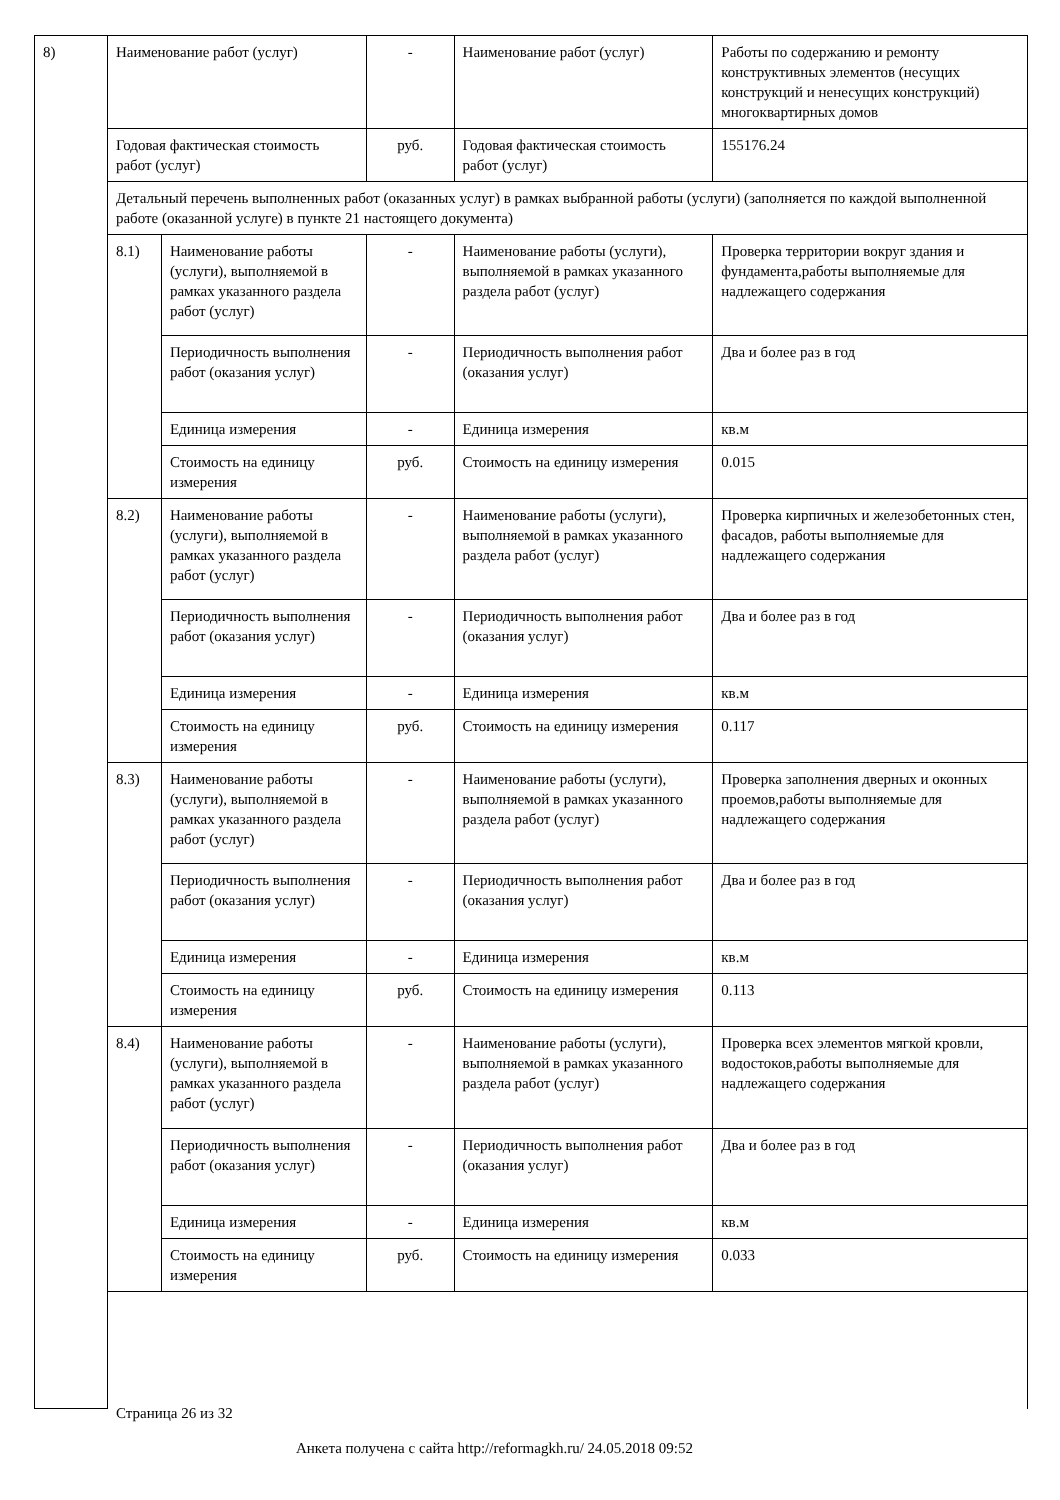| 8) | Наименование работ (услуг) | | - | Наименование работ (услуг) | Работы по содержанию и ремонту конструктивных элементов (несущих конструкций и ненесущих конструкций) многоквартирных домов |
| | Годовая фактическая стоимость работ (услуг) | | руб. | Годовая фактическая стоимость работ (услуг) | 155176.24 |
| | Детальный перечень выполненных работ (оказанных услуг) в рамках выбранной работы (услуги) (заполняется по каждой выполненной работе (оказанной услуге) в пункте 21 настоящего документа) | | | | |
| | 8.1) | Наименование работы (услуги), выполняемой в рамках указанного раздела работ (услуг) | - | Наименование работы (услуги), выполняемой в рамках указанного раздела работ (услуг) | Проверка территории вокруг здания и фундамента,работы выполняемые для надлежащего содержания |
| | | Периодичность выполнения работ (оказания услуг) | - | Периодичность выполнения работ (оказания услуг) | Два и более раз в год |
| | | Единица измерения | - | Единица измерения | кв.м |
| | | Стоимость на единицу измерения | руб. | Стоимость на единицу измерения | 0.015 |
| | 8.2) | Наименование работы (услуги), выполняемой в рамках указанного раздела работ (услуг) | - | Наименование работы (услуги), выполняемой в рамках указанного раздела работ (услуг) | Проверка кирпичных и железобетонных стен, фасадов, работы выполняемые для надлежащего содержания |
| | | Периодичность выполнения работ (оказания услуг) | - | Периодичность выполнения работ (оказания услуг) | Два и более раз в год |
| | | Единица измерения | - | Единица измерения | кв.м |
| | | Стоимость на единицу измерения | руб. | Стоимость на единицу измерения | 0.117 |
| | 8.3) | Наименование работы (услуги), выполняемой в рамках указанного раздела работ (услуг) | - | Наименование работы (услуги), выполняемой в рамках указанного раздела работ (услуг) | Проверка заполнения дверных и оконных проемов,работы выполняемые для надлежащего содержания |
| | | Периодичность выполнения работ (оказания услуг) | - | Периодичность выполнения работ (оказания услуг) | Два и более раз в год |
| | | Единица измерения | - | Единица измерения | кв.м |
| | | Стоимость на единицу измерения | руб. | Стоимость на единицу измерения | 0.113 |
| | 8.4) | Наименование работы (услуги), выполняемой в рамках указанного раздела работ (услуг) | - | Наименование работы (услуги), выполняемой в рамках указанного раздела работ (услуг) | Проверка всех элементов мягкой кровли, водостоков,работы выполняемые для надлежащего содержания |
| | | Периодичность выполнения работ (оказания услуг) | - | Периодичность выполнения работ (оказания услуг) | Два и более раз в год |
| | | Единица измерения | - | Единица измерения | кв.м |
| | | Стоимость на единицу измерения | руб. | Стоимость на единицу измерения | 0.033 |
Страница 26 из 32
Анкета получена с сайта http://reformagkh.ru/ 24.05.2018 09:52